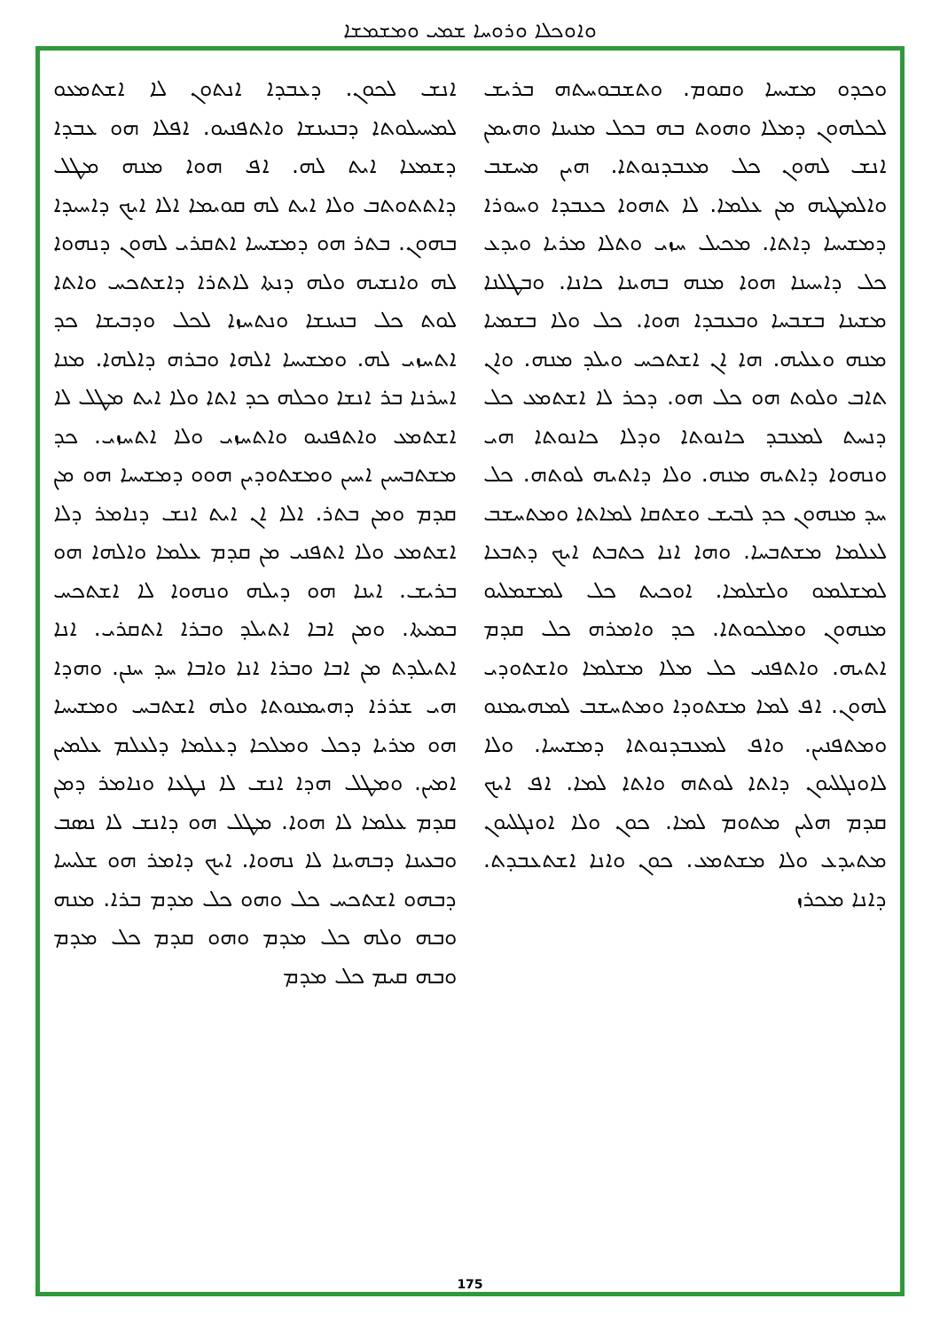ܘܐܘܟܠܐ ܘܪܘܚܐ ܫܡܝ ܘܡܫܡܫܐ
ܘܟܕܘ ܡܫܝܚܐ ܘܩܘܡ. ܘܬܫܒܘܚܬܗ ܒܪܝܫ ܠܟܠܗܘܢ ܕܡܠܐ ܘܗܘܬ ܒܗ ܒܟܠ ܡܢܝܢܐ ܘܗܝܡܢ ܐܢܫ ܠܗܘܢ ܟܠ ܡܥܒܕܢܘܬܐ. ܗܝܢ ܡܚܫܒ ܘܐܠܡܛܝܗ ܡܢ ܥܠܡܐ. ܠܐ ܬܗܘܐ ܟܥܒܕܐ ܘܚܘܪܐ ܕܡܫܝܚܐ ܕܐܬܐ. ܡܟܝܠ ܚܙܝ ܘܬܠܐ ܡܪܝܐ ܘܝܕܥ ܟܠ ܕܐܚܝܢܐ ܗܘܐ ܡܢܗ ܒܗܝܢܐ ܟܐܢܐ. ܘܒܛܠܢܐ ܡܫܝܢܐ ܒܫܒܚܐ ܘܒܥܒܕܐ ܗܘܐ. ܟܠ ܘܠܐ ܒܫܡܝܐ ܡܢܗ ܘܥܠܝܗ. ܗܐ ܐܢ ܐܫܬܟܚ ܘܝܠܕ ܡܢܗ. ܘܐܢ ܬܐܒ ܘܠܘܬ ܗܘ ܟܠ ܗܘ. ܕܟܪ ܠܐ ܐܫܬܡܥ ܟܠ ܕܢܚܬ ܠܡܥܒܕ ܟܐܢܘܬܐ ܘܕܠܐ ܟܐܢܘܬܐ ܗܝ ܘܢܗܘܐ ܕܐܬܝܗ ܡܢܗ. ܘܠܐ ܕܐܬܝܗ ܠܘܬܗ. ܟܠ ܚܕ ܡܢܗܘܢ ܟܕ ܠܒܝܫ ܘܫܬܩܐ ܠܡܐܬܐ ܘܡܬܚܫܒ ܠܥܠܡܐ ܡܫܬܒܚܐ. ܘܗܐ ܐܢܐ ܟܬܒܬ ܐܝܟ ܕܬܒܥܐ ܠܡܫܠܡܘ ܘܠܫܠܡܐ. ܐܘܟܝܬ ܟܠ ܠܡܫܡܠܝܘ ܡܢܗܘܢ ܘܡܠܟܘܬܐ. ܟܕ ܘܐܡܪܗ ܟܠ ܩܕܡ ܐܬܝܗ. ܘܐܬܦܢܝ ܟܠ ܡܠܐ ܡܫܠܡܐ ܘܐܫܬܘܕܝ ܠܗܘܢ. ܐܦ ܠܡܐ ܡܫܬܘܕܐ ܘܡܬܚܫܒ ܠܡܗܝܡܢܘ ܘܡܬܦܢܝܢ. ܘܐܦ ܠܡܥܒܕܢܘܬܐ ܕܡܫܝܚܐ. ܘܠܐ ܠܐܘܢܓܠܝܘܢ ܕܐܬܐ ܠܘܬܗ ܘܐܬܐ ܠܡܐ. ܐܦ ܐܝܟ ܩܕܡ ܗܠܝܢ ܡܬܘܡ ܠܡܐ. ܟܘܢ ܘܠܐ ܐܘܢܓܠܝܘܢ ܡܬܝܕܥ ܘܠܐ ܡܫܬܡܥ. ܟܘܢ ܘܐܢܐ ܐܫܬܥܒܕܬ. ܕܐܢܐ ܡܟܪܙ
ܐܢܫ ܠܟܘܢ. ܕܥܒܕܐ ܐܢܬܘܢ ܠܐ ܐܫܬܡܥܘ ܠܡܚܝܠܘܬܐ ܕܒܢܝܢܫܐ ܘܐܬܦܢܝܘ. ܐܦܠܐ ܗܘ ܥܒܕܐ ܕܫܡܥܐ ܐܝܬ ܠܗ. ܐܦ ܗܘܐ ܡܢܗ ܡܛܠ ܕܐܬܬܘܬܒ ܘܠܐ ܐܝܬ ܠܗ ܩܘܝܡܐ ܐܠܐ ܐܝܟ ܕܐܚܝܕܐ ܒܗܘܢ. ܒܬܪ ܗܘ ܕܡܫܝܚܐ ܐܬܩܪܝ ܠܗܘܢ ܕܢܗܘܐ ܠܗ ܘܐܢܫܝܗ ܘܠܗ ܕܢܬܐ ܠܐܬܪܐ ܕܐܫܬܟܚ ܘܐܬܐ ܠܘܬ ܟܠ ܒܢܝܢܫܐ ܘܢܬܚܙܐ ܠܟܠ ܘܕܒܝܫܐ ܟܕ ܐܬܚܙܝ ܠܗ. ܘܡܫܝܚܐ ܐܠܗܐ ܘܒܪܗ ܕܐܠܗܐ. ܡܢܐ ܐܚܪܢܐ ܒܪ ܐܢܫܐ ܘܟܠܗ ܟܕ ܐܬܐ ܘܠܐ ܐܝܬ ܡܛܠ ܠܐ ܐܫܬܡܥ ܘܐܬܦܢܝܘ ܘܐܬܚܙܝ ܘܠܐ ܐܬܚܙܝ. ܟܕ ܡܫܬܒܚܝܢ ܐܚܝܢ ܘܡܫܬܘܕܝܢ ܗܘܘ ܕܡܫܝܚܐ ܗܘ ܡܢ ܩܕܡ ܘܡܢ ܒܬܪ. ܐܠܐ ܐܢ ܐܝܬ ܐܢܫ ܕܢܐܡܪ ܕܠܐ ܐܫܬܡܥ ܘܠܐ ܐܬܦܢܝ ܡܢ ܩܕܡ ܥܠܡܐ ܘܐܠܗܐ ܗܘ ܒܪܝܫ. ܐܝܢܐ ܗܘ ܕܝܠܗ ܘܢܗܘܐ ܠܐ ܐܫܬܟܚ ܒܡܝܬܐ. ܘܡܢ ܐܒܐ ܐܬܝܠܕ ܘܒܪܐ ܐܬܩܪܝ. ܐܢܐ ܐܬܝܠܕܬ ܡܢ ܐܒܐ ܘܒܪܐ ܐܢܐ ܘܐܒܐ ܚܕ ܚܢܢ. ܘܗܕܐ ܗܝ ܫܪܪܐ ܕܗܝܡܢܘܬܐ ܘܠܗ ܐܫܬܒܚ ܘܡܫܝܚܐ ܗܘ ܡܪܝܐ ܕܟܠ ܘܡܠܟܐ ܕܥܠܡܐ ܕܠܥܠܡ ܥܠܡܝܢ ܐܡܝܢ. ܘܡܛܠ ܗܕܐ ܐܢܫ ܠܐ ܢܛܥܐ ܘܢܐܡܪ ܕܡܢ ܩܕܡ ܥܠܡܐ ܠܐ ܗܘܐ. ܡܛܠ ܗܘ ܕܐܢܫ ܠܐ ܢܣܒ ܘܒܥܝܢܐ ܕܒܗܝܢܐ ܠܐ ܢܗܘܐ. ܐܝܟ ܕܐܡܪ ܗܘ ܫܠܝܚܐ ܕܒܗܘ ܐܫܬܟܚ ܟܠ ܘܗܘ ܟܠ ܡܕܡ ܒܪܐ. ܡܢܗ ܘܒܗ ܘܠܗ ܟܠ ܡܕܡ ܘܗܘ ܩܕܡ ܟܠ ܡܕܡ ܘܒܗ ܩܝܡ ܟܠ ܡܕܡ
175